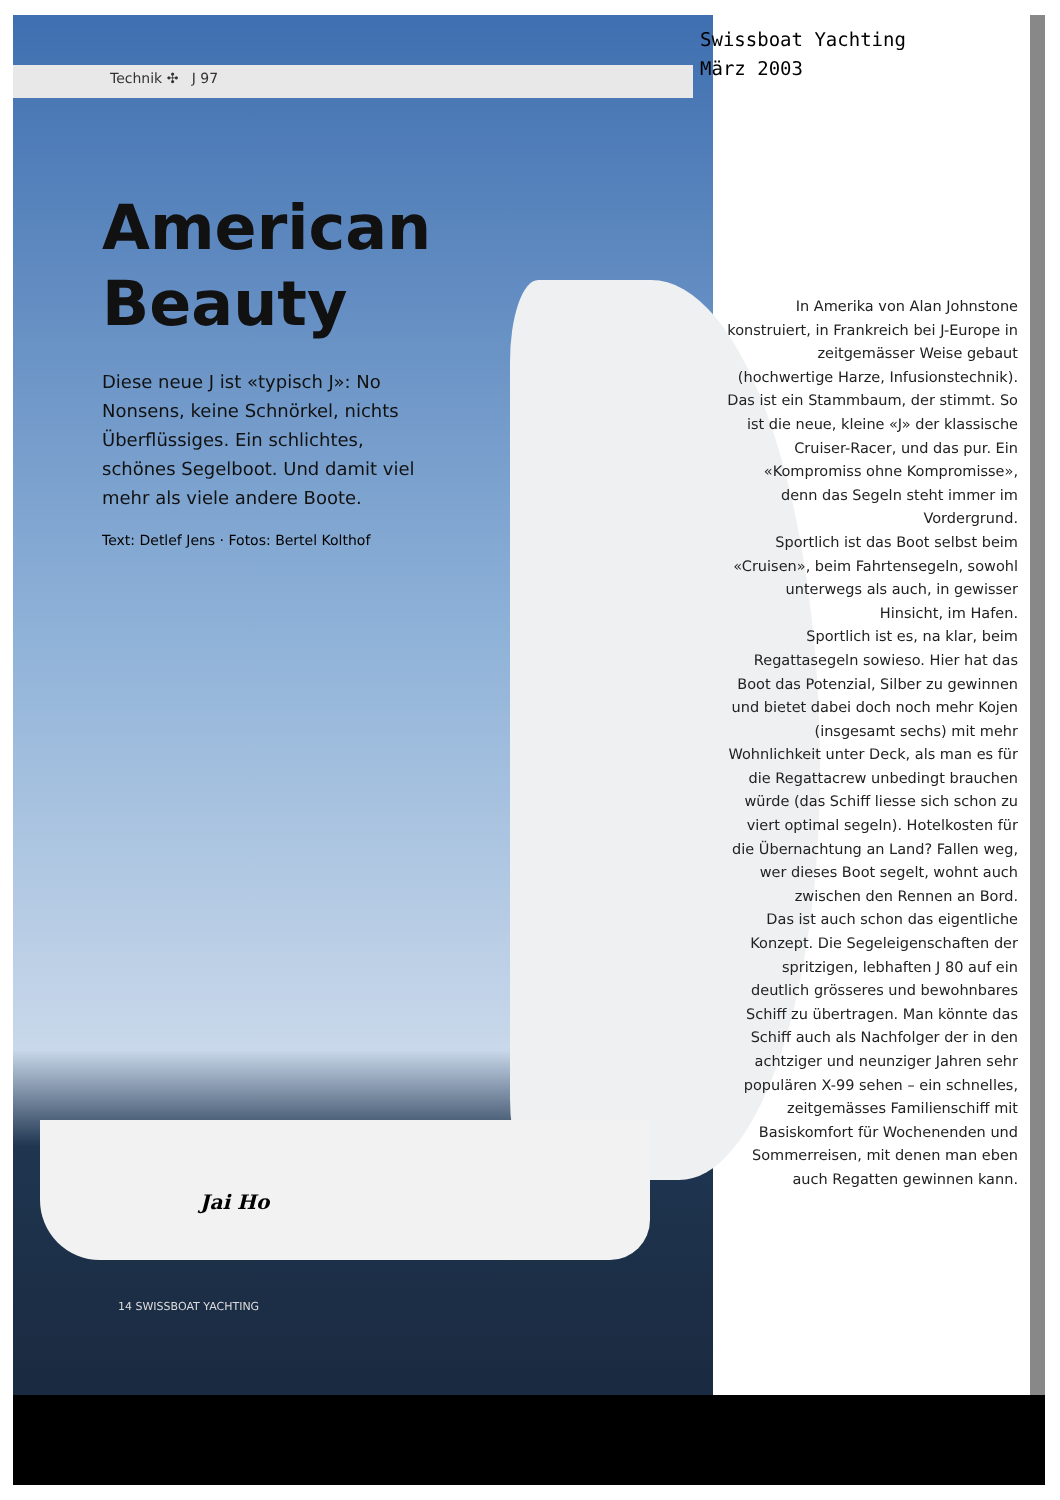Technik ✣ J 97
Swissboat Yachting
März 2003
American Beauty
Diese neue J ist «typisch J»: No Nonsens, keine Schnörkel, nichts Überflüssiges. Ein schlichtes, schönes Segelboot. Und damit viel mehr als viele andere Boote.
Text: Detlef Jens · Fotos: Bertel Kolthof
Jai Ho
14 SWISSBOAT YACHTING
In Amerika von Alan Johnstone konstruiert, in Frankreich bei J-Europe in zeitgemässer Weise gebaut (hochwertige Harze, Infusionstechnik). Das ist ein Stammbaum, der stimmt. So ist die neue, kleine «J» der klassische Cruiser-Racer, und das pur. Ein «Kompromiss ohne Kompromisse», denn das Segeln steht immer im Vordergrund.
Sportlich ist das Boot selbst beim «Cruisen», beim Fahrtensegeln, sowohl unterwegs als auch, in gewisser Hinsicht, im Hafen.
Sportlich ist es, na klar, beim Regattasegeln sowieso. Hier hat das Boot das Potenzial, Silber zu gewinnen und bietet dabei doch noch mehr Kojen (insgesamt sechs) mit mehr Wohnlichkeit unter Deck, als man es für die Regattacrew unbedingt brauchen würde (das Schiff liesse sich schon zu viert optimal segeln). Hotelkosten für die Übernachtung an Land? Fallen weg, wer dieses Boot segelt, wohnt auch zwischen den Rennen an Bord.
Das ist auch schon das eigentliche Konzept. Die Segeleigenschaften der spritzigen, lebhaften J 80 auf ein deutlich grösseres und bewohnbares Schiff zu übertragen. Man könnte das Schiff auch als Nachfolger der in den achtziger und neunziger Jahren sehr populären X-99 sehen – ein schnelles, zeitgemässes Familienschiff mit Basiskomfort für Wochenenden und Sommerreisen, mit denen man eben auch Regatten gewinnen kann.